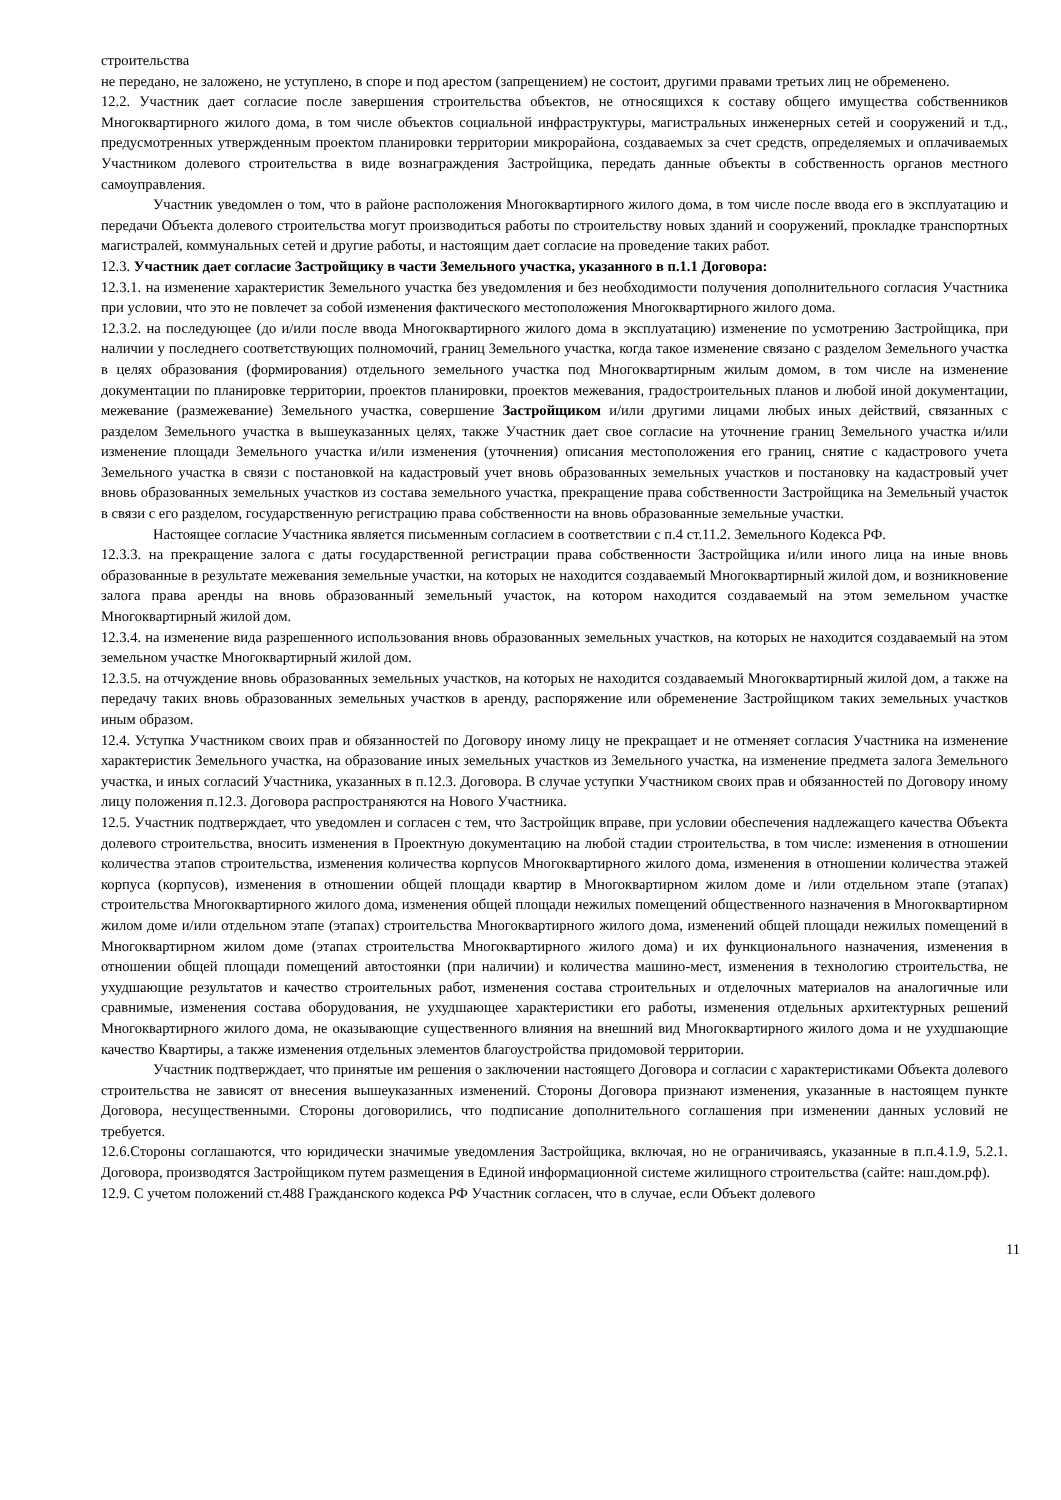строительства
не передано, не заложено, не уступлено, в споре и под арестом (запрещением) не состоит, другими правами третьих лиц не обременено.
12.2. Участник дает согласие после завершения строительства объектов, не относящихся к составу общего имущества собственников Многоквартирного жилого дома, в том числе объектов социальной инфраструктуры, магистральных инженерных сетей и сооружений и т.д., предусмотренных утвержденным проектом планировки территории микрорайона, создаваемых за счет средств, определяемых и оплачиваемых Участником долевого строительства в виде вознаграждения Застройщика, передать данные объекты в собственность органов местного самоуправления.
Участник уведомлен о том, что в районе расположения Многоквартирного жилого дома, в том числе после ввода его в эксплуатацию и передачи Объекта долевого строительства могут производиться работы по строительству новых зданий и сооружений, прокладке транспортных магистралей, коммунальных сетей и другие работы, и настоящим дает согласие на проведение таких работ.
12.3. Участник дает согласие Застройщику в части Земельного участка, указанного в п.1.1 Договора:
12.3.1. на изменение характеристик Земельного участка без уведомления и без необходимости получения дополнительного согласия Участника при условии, что это не повлечет за собой изменения фактического местоположения Многоквартирного жилого дома.
12.3.2. на последующее (до и/или после ввода Многоквартирного жилого дома в эксплуатацию) изменение по усмотрению Застройщика, при наличии у последнего соответствующих полномочий, границ Земельного участка, когда такое изменение связано с разделом Земельного участка в целях образования (формирования) отдельного земельного участка под Многоквартирным жилым домом, в том числе на изменение документации по планировке территории, проектов планировки, проектов межевания, градостроительных планов и любой иной документации, межевание (размежевание) Земельного участка, совершение Застройщиком и/или другими лицами любых иных действий, связанных с разделом Земельного участка в вышеуказанных целях, также Участник дает свое согласие на уточнение границ Земельного участка и/или изменение площади Земельного участка и/или изменения (уточнения) описания местоположения его границ, снятие с кадастрового учета Земельного участка в связи с постановкой на кадастровый учет вновь образованных земельных участков и постановку на кадастровый учет вновь образованных земельных участков из состава земельного участка, прекращение права собственности Застройщика на Земельный участок в связи с его разделом, государственную регистрацию права собственности на вновь образованные земельные участки.
Настоящее согласие Участника является письменным согласием в соответствии с п.4 ст.11.2. Земельного Кодекса РФ.
12.3.3. на прекращение залога с даты государственной регистрации права собственности Застройщика и/или иного лица на иные вновь образованные в результате межевания земельные участки, на которых не находится создаваемый Многоквартирный жилой дом, и возникновение залога права аренды на вновь образованный земельный участок, на котором находится создаваемый на этом земельном участке Многоквартирный жилой дом.
12.3.4. на изменение вида разрешенного использования вновь образованных земельных участков, на которых не находится создаваемый на этом земельном участке Многоквартирный жилой дом.
12.3.5. на отчуждение вновь образованных земельных участков, на которых не находится создаваемый Многоквартирный жилой дом, а также на передачу таких вновь образованных земельных участков в аренду, распоряжение или обременение Застройщиком таких земельных участков иным образом.
12.4. Уступка Участником своих прав и обязанностей по Договору иному лицу не прекращает и не отменяет согласия Участника на изменение характеристик Земельного участка, на образование иных земельных участков из Земельного участка, на изменение предмета залога Земельного участка, и иных согласий Участника, указанных в п.12.3. Договора. В случае уступки Участником своих прав и обязанностей по Договору иному лицу положения п.12.3. Договора распространяются на Нового Участника.
12.5. Участник подтверждает, что уведомлен и согласен с тем, что Застройщик вправе, при условии обеспечения надлежащего качества Объекта долевого строительства, вносить изменения в Проектную документацию на любой стадии строительства, в том числе: изменения в отношении количества этапов строительства, изменения количества корпусов Многоквартирного жилого дома, изменения в отношении количества этажей корпуса (корпусов), изменения в отношении общей площади квартир в Многоквартирном жилом доме и /или отдельном этапе (этапах) строительства Многоквартирного жилого дома, изменения общей площади нежилых помещений общественного назначения в Многоквартирном жилом доме и/или отдельном этапе (этапах) строительства Многоквартирного жилого дома, изменений общей площади нежилых помещений в Многоквартирном жилом доме (этапах строительства Многоквартирного жилого дома) и их функционального назначения, изменения в отношении общей площади помещений автостоянки (при наличии) и количества машино-мест, изменения в технологию строительства, не ухудшающие результатов и качество строительных работ, изменения состава строительных и отделочных материалов на аналогичные или сравнимые, изменения состава оборудования, не ухудшающее характеристики его работы, изменения отдельных архитектурных решений Многоквартирного жилого дома, не оказывающие существенного влияния на внешний вид Многоквартирного жилого дома и не ухудшающие качество Квартиры, а также изменения отдельных элементов благоустройства придомовой территории.
Участник подтверждает, что принятые им решения о заключении настоящего Договора и согласии с характеристиками Объекта долевого строительства не зависят от внесения вышеуказанных изменений. Стороны Договора признают изменения, указанные в настоящем пункте Договора, несущественными. Стороны договорились, что подписание дополнительного соглашения при изменении данных условий не требуется.
12.6.Стороны соглашаются, что юридически значимые уведомления Застройщика, включая, но не ограничиваясь, указанные в п.п.4.1.9, 5.2.1. Договора, производятся Застройщиком путем размещения в Единой информационной системе жилищного строительства (сайте: наш.дом.рф).
12.9. С учетом положений ст.488 Гражданского кодекса РФ Участник согласен, что в случае, если Объект долевого
11